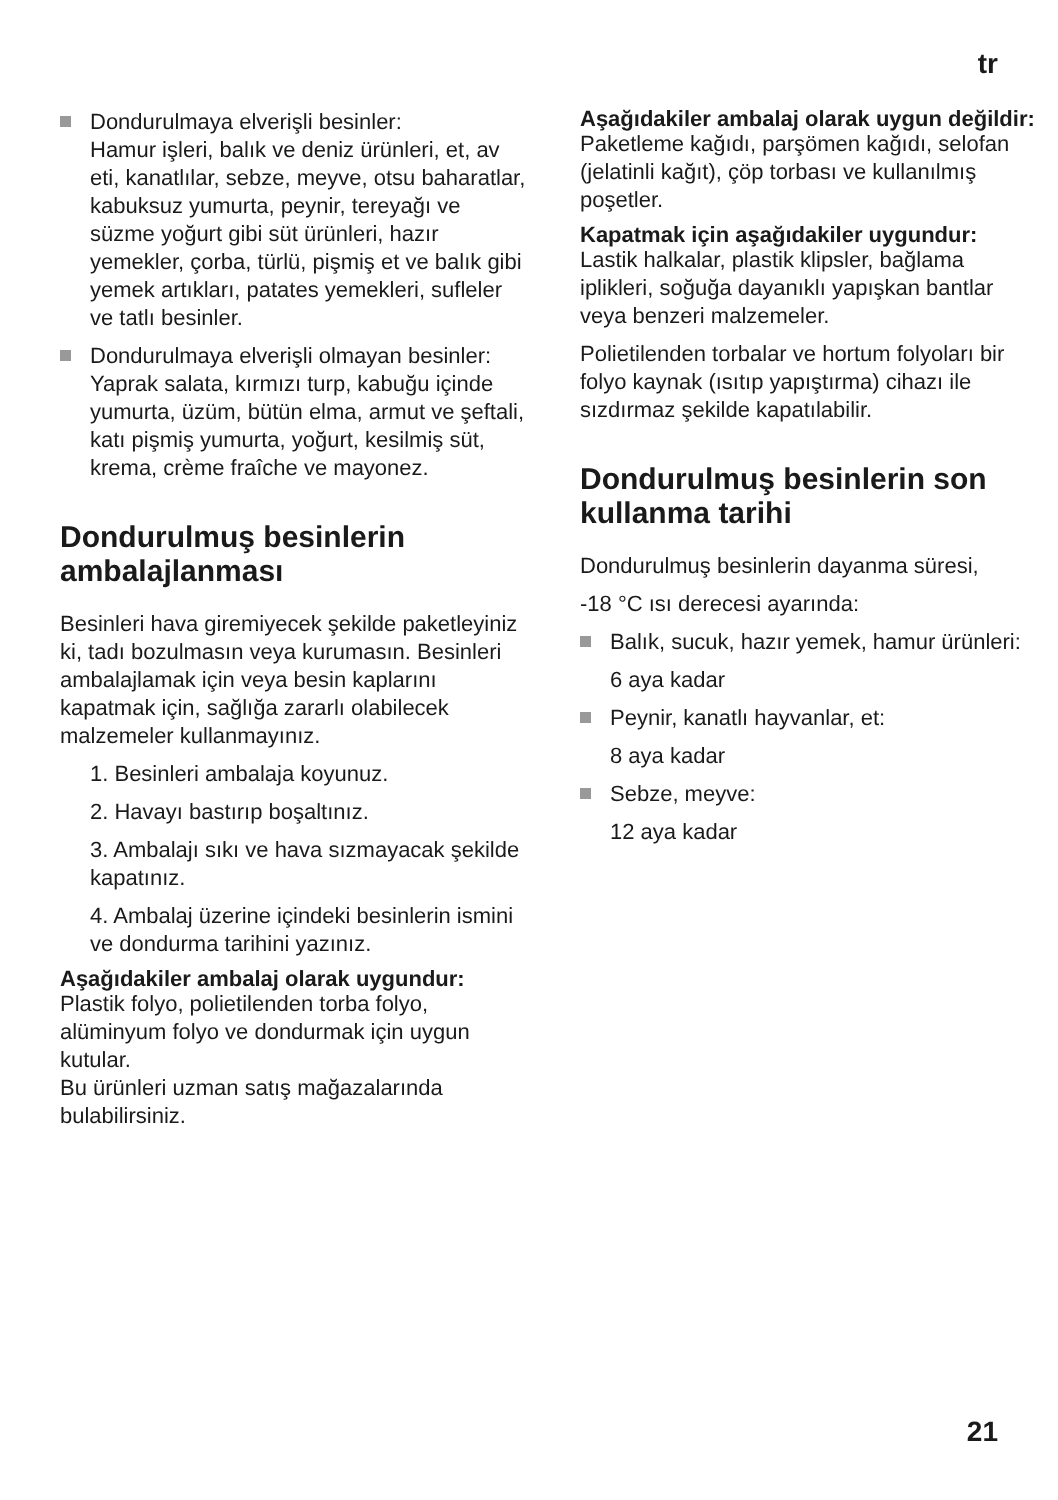tr
Dondurulmaya elverişli besinler:
Hamur işleri, balık ve deniz ürünleri, et, av eti, kanatlılar, sebze, meyve, otsu baharatlar, kabuksuz yumurta, peynir, tereyağı ve süzme yoğurt gibi süt ürünleri, hazır yemekler, çorba, türlü, pişmiş et ve balık gibi yemek artıkları, patates yemekleri, sufleler ve tatlı besinler.
Dondurulmaya elverişli olmayan besinler:
Yaprak salata, kırmızı turp, kabuğu içinde yumurta, üzüm, bütün elma, armut ve şeftali, katı pişmiş yumurta, yoğurt, kesilmiş süt, krema, crème fraîche ve mayonez.
Dondurulmuş besinlerin ambalajlanması
Besinleri hava giremiyecek şekilde paketleyiniz ki, tadı bozulmasın veya kurumasın. Besinleri ambalajlamak için veya besin kaplarını kapatmak için, sağlığa zararlı olabilecek malzemeler kullanmayınız.
1. Besinleri ambalaja koyunuz.
2. Havayı bastırıp boşaltınız.
3. Ambalajı sıkı ve hava sızmayacak şekilde kapatınız.
4. Ambalaj üzerine içindeki besinlerin ismini ve dondurma tarihini yazınız.
Aşağıdakiler ambalaj olarak uygundur:
Plastik folyo, polietilenden torba folyo, alüminyum folyo ve dondurmak için uygun kutular.
Bu ürünleri uzman satış mağazalarında bulabilirsiniz.
Aşağıdakiler ambalaj olarak uygun değildir:
Paketleme kağıdı, parşömen kağıdı, selofan (jelatinli kağıt), çöp torbası ve kullanılmış poşetler.
Kapatmak için aşağıdakiler uygundur:
Lastik halkalar, plastik klipsler, bağlama iplikleri, soğuğa dayanıklı yapışkan bantlar veya benzeri malzemeler.
Polietilenden torbalar ve hortum folyoları bir folyo kaynak (ısıtıp yapıştırma) cihazı ile sızdırmaz şekilde kapatılabilir.
Dondurulmuş besinlerin son kullanma tarihi
Dondurulmuş besinlerin dayanma süresi,
-18 °C ısı derecesi ayarında:
Balık, sucuk, hazır yemek, hamur ürünleri:
6 aya kadar
Peynir, kanatlı hayvanlar, et:
8 aya kadar
Sebze, meyve:
12 aya kadar
21